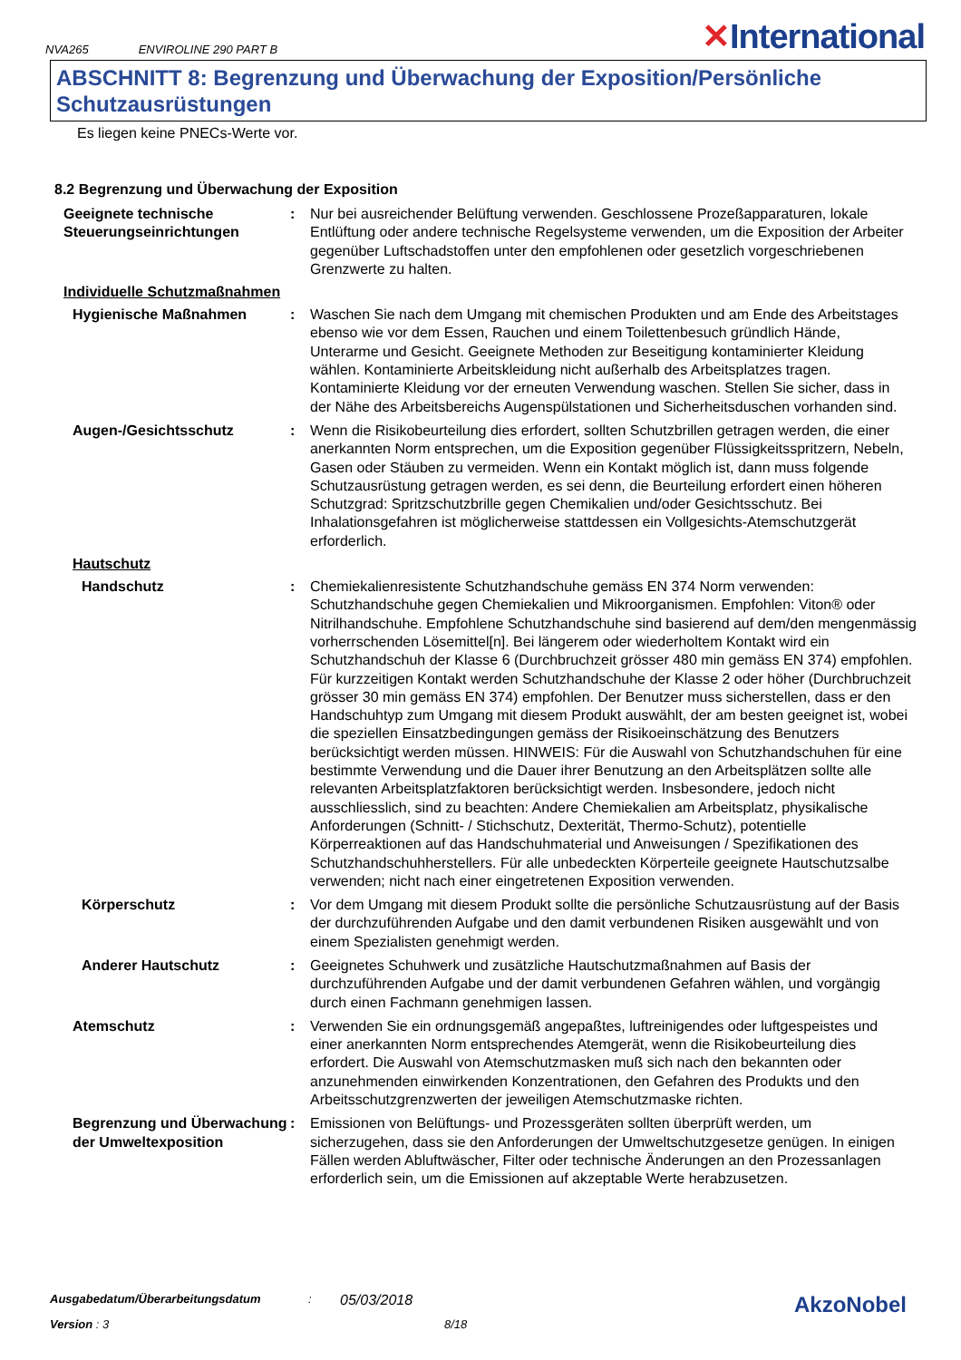NVA265 ENVIROLINE 290 PART B ✕International
ABSCHNITT 8: Begrenzung und Überwachung der Exposition/Persönliche Schutzausrüstungen
Es liegen keine PNECs-Werte vor.
8.2 Begrenzung und Überwachung der Exposition
Geeignete technische Steuerungseinrichtungen
: Nur bei ausreichender Belüftung verwenden. Geschlossene Prozeßapparaturen, lokale Entlüftung oder andere technische Regelsysteme verwenden, um die Exposition der Arbeiter gegenüber Luftschadstoffen unter den empfohlenen oder gesetzlich vorgeschriebenen Grenzwerte zu halten.
Individuelle Schutzmaßnahmen
Hygienische Maßnahmen : Waschen Sie nach dem Umgang mit chemischen Produkten und am Ende des Arbeitstages ebenso wie vor dem Essen, Rauchen und einem Toilettenbesuch gründlich Hände, Unterarme und Gesicht. Geeignete Methoden zur Beseitigung kontaminierter Kleidung wählen. Kontaminierte Arbeitskleidung nicht außerhalb des Arbeitsplatzes tragen. Kontaminierte Kleidung vor der erneuten Verwendung waschen. Stellen Sie sicher, dass in der Nähe des Arbeitsbereichs Augenspülstationen und Sicherheitsduschen vorhanden sind.
Augen-/Gesichtsschutz : Wenn die Risikobeurteilung dies erfordert, sollten Schutzbrillen getragen werden, die einer anerkannten Norm entsprechen, um die Exposition gegenüber Flüssigkeitsspritzern, Nebeln, Gasen oder Stäuben zu vermeiden. Wenn ein Kontakt möglich ist, dann muss folgende Schutzausrüstung getragen werden, es sei denn, die Beurteilung erfordert einen höheren Schutzgrad: Spritzschutzbrille gegen Chemikalien und/oder Gesichtsschutz. Bei Inhalationsgefahren ist möglicherweise stattdessen ein Vollgesichts-Atemschutzgerät erforderlich.
Hautschutz
Handschutz : Chemiekalienresistente Schutzhandschuhe gemäss EN 374 Norm verwenden: Schutzhandschuhe gegen Chemiekalien und Mikroorganismen. Empfohlen: Viton® oder Nitrilhandschuhe. Empfohlene Schutzhandschuhe sind basierend auf dem/den mengenmässig vorherrschenden Lösemittel[n]. Bei längerem oder wiederholtem Kontakt wird ein Schutzhandschuh der Klasse 6 (Durchbruchzeit grösser 480 min gemäss EN 374) empfohlen. Für kurzzeitigen Kontakt werden Schutzhandschuhe der Klasse 2 oder höher (Durchbruchzeit grösser 30 min gemäss EN 374) empfohlen. Der Benutzer muss sicherstellen, dass er den Handschuhtyp zum Umgang mit diesem Produkt auswählt, der am besten geeignet ist, wobei die speziellen Einsatzbedingungen gemäss der Risikoeinschätzung des Benutzers berücksichtigt werden müssen. HINWEIS: Für die Auswahl von Schutzhandschuhen für eine bestimmte Verwendung und die Dauer ihrer Benutzung an den Arbeitsplätzen sollte alle relevanten Arbeitsplatzfaktoren berücksichtigt werden. Insbesondere, jedoch nicht ausschliesslich, sind zu beachten: Andere Chemiekalien am Arbeitsplatz, physikalische Anforderungen (Schnitt- / Stichschutz, Dexterität, Thermo-Schutz), potentielle Körperreaktionen auf das Handschuhmaterial und Anweisungen / Spezifikationen des Schutzhandschuhherstellers. Für alle unbedeckten Körperteile geeignete Hautschutzsalbe verwenden; nicht nach einer eingetretenen Exposition verwenden.
Körperschutz : Vor dem Umgang mit diesem Produkt sollte die persönliche Schutzausrüstung auf der Basis der durchzuführenden Aufgabe und den damit verbundenen Risiken ausgewählt und von einem Spezialisten genehmigt werden.
Anderer Hautschutz : Geeignetes Schuhwerk und zusätzliche Hautschutzmaßnahmen auf Basis der durchzuführenden Aufgabe und der damit verbundenen Gefahren wählen, und vorgängig durch einen Fachmann genehmigen lassen.
Atemschutz : Verwenden Sie ein ordnungsgemäß angepaßtes, luftreinigendes oder luftgespeistes und einer anerkannten Norm entsprechendes Atemgerät, wenn die Risikobeurteilung dies erfordert. Die Auswahl von Atemschutzmasken muß sich nach den bekannten oder anzunehmenden einwirkenden Konzentrationen, den Gefahren des Produkts und den Arbeitsschutzgrenzwerten der jeweiligen Atemschutzmaske richten.
Begrenzung und Überwachung der Umweltexposition
: Emissionen von Belüftungs- und Prozessgeräten sollten überprüft werden, um sicherzugehen, dass sie den Anforderungen der Umweltschutzgesetze genügen. In einigen Fällen werden Abluftwäscher, Filter oder technische Änderungen an den Prozessanlagen erforderlich sein, um die Emissionen auf akzeptable Werte herabzusetzen.
Ausgabedatum/Überarbeitungsdatum: 05/03/2018 AkzoNobel
Version : 3 8/18